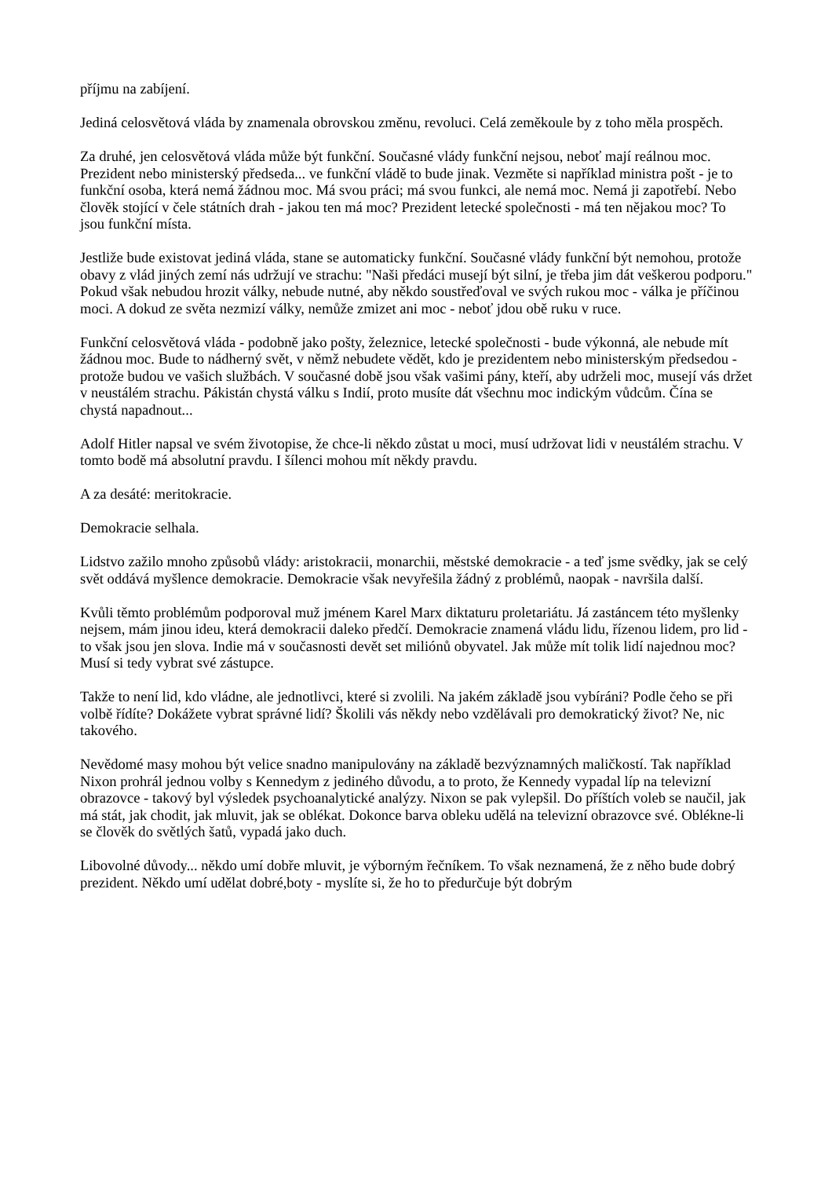příjmu na zabíjení.
Jediná celosvětová vláda by znamenala obrovskou změnu, revoluci. Celá zeměkoule by z toho měla prospěch.
Za druhé, jen celosvětová vláda může být funkční. Současné vlády funkční nejsou, neboť mají reálnou moc. Prezident nebo ministerský předseda... ve funkční vládě to bude jinak. Vezměte si například ministra pošt - je to funkční osoba, která nemá žádnou moc. Má svou práci; má svou funkci, ale nemá moc. Nemá ji zapotřebí. Nebo člověk stojící v čele státních drah - jakou ten má moc? Prezident letecké společnosti - má ten nějakou moc? To jsou funkční místa.
Jestliže bude existovat jediná vláda, stane se automaticky funkční. Současné vlády funkční být nemohou, protože obavy z vlád jiných zemí nás udržují ve strachu: "Naši předáci musejí být silní, je třeba jim dát veškerou podporu." Pokud však nebudou hrozit války, nebude nutné, aby někdo soustřeďoval ve svých rukou moc - válka je příčinou moci. A dokud ze světa nezmizí války, nemůže zmizet ani moc - neboť jdou obě ruku v ruce.
Funkční celosvětová vláda - podobně jako pošty, železnice, letecké společnosti - bude výkonná, ale nebude mít žádnou moc. Bude to nádherný svět, v němž nebudete vědět, kdo je prezidentem nebo ministerským předsedou - protože budou ve vašich službách. V současné době jsou však vašimi pány, kteří, aby udrželi moc, musejí vás držet v neustálém strachu. Pákistán chystá válku s Indií, proto musíte dát všechnu moc indickým vůdcům. Čína se chystá napadnout...
Adolf Hitler napsal ve svém životopise, že chce-li někdo zůstat u moci, musí udržovat lidi v neustálém strachu. V tomto bodě má absolutní pravdu. I šílenci mohou mít někdy pravdu.
A za desáté: meritokracie.
Demokracie selhala.
Lidstvo zažilo mnoho způsobů vlády: aristokracii, monarchii, městské demokracie - a teď jsme svědky, jak se celý svět oddává myšlence demokracie. Demokracie však nevyřešila žádný z problémů, naopak - navršila další.
Kvůli těmto problémům podporoval muž jménem Karel Marx diktaturu proletariátu. Já zastáncem této myšlenky nejsem, mám jinou ideu, která demokracii daleko předčí. Demokracie znamená vládu lidu, řízenou lidem, pro lid - to však jsou jen slova. Indie má v současnosti devět set miliónů obyvatel. Jak může mít tolik lidí najednou moc? Musí si tedy vybrat své zástupce.
Takže to není lid, kdo vládne, ale jednotlivci, které si zvolili. Na jakém základě jsou vybíráni? Podle čeho se při volbě řídíte? Dokážete vybrat správné lidí? Školili vás někdy nebo vzdělávali pro demokratický život? Ne, nic takového.
Nevědomé masy mohou být velice snadno manipulovány na základě bezvýznamných maličkostí. Tak například Nixon prohrál jednou volby s Kennedym z jediného důvodu, a to proto, že Kennedy vypadal líp na televizní obrazovce - takový byl výsledek psychoanalytické analýzy. Nixon se pak vylepšil. Do příštích voleb se naučil, jak má stát, jak chodit, jak mluvit, jak se oblékat. Dokonce barva obleku udělá na televizní obrazovce své. Oblékne-li se člověk do světlých šatů, vypadá jako duch.
Libovolné důvody... někdo umí dobře mluvit, je výborným řečníkem. To však neznamená, že z něho bude dobrý prezident. Někdo umí udělat dobré,boty - myslíte si, že ho to předurčuje být dobrým